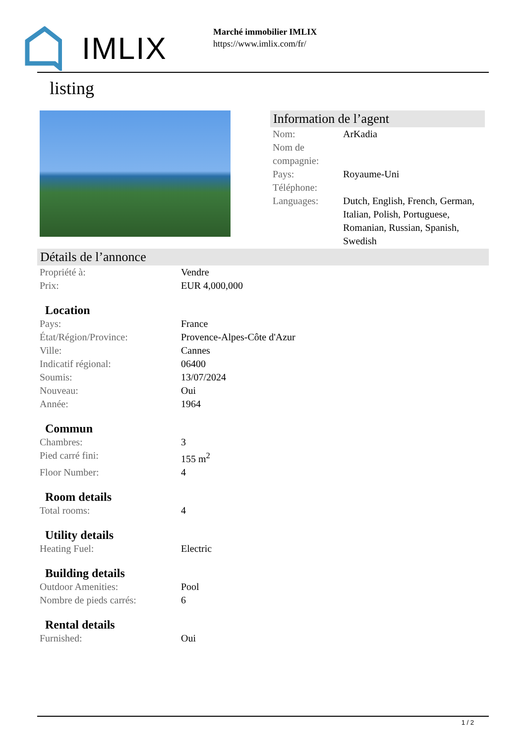IMLIX
Marché immobilier IMLIX
https://www.imlix.com/fr/
listing
Information de l’agent
| Nom: | ArKadia |
| Nom de compagnie: | |
| Pays: | Royaume-Uni |
| Téléphone: | |
| Languages: | Dutch, English, French, German, Italian, Polish, Portuguese, Romanian, Russian, Spanish, Swedish |
Détails de l’annonce
| Propriété à: | Vendre |
| Prix: | EUR 4,000,000 |
Location
| Pays: | France |
| État/Région/Province: | Provence-Alpes-Côte d'Azur |
| Ville: | Cannes |
| Indicatif régional: | 06400 |
| Soumis: | 13/07/2024 |
| Nouveau: | Oui |
| Année: | 1964 |
Commun
| Chambres: | 3 |
| Pied carré fini: | 155 m<sup>2</sup> |
| Floor Number: | 4 |
Room details
| Total rooms: | 4 |
Utility details
| Heating Fuel: | Electric |
Building details
| Outdoor Amenities: | Pool |
| Nombre de pieds carrés: | 6 |
Rental details
| Furnished: | Oui |
1 / 2